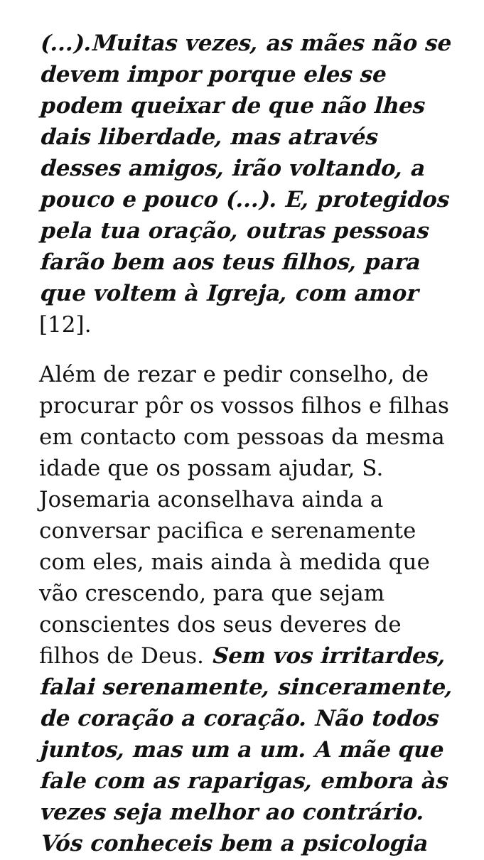(...).Muitas vezes, as mães não se devem impor porque eles se podem queixar de que não lhes dais liberdade, mas através desses amigos, irão voltando, a pouco e pouco (...). E, protegidos pela tua oração, outras pessoas farão bem aos teus filhos, para que voltem à Igreja, com amor [12].
Além de rezar e pedir conselho, de procurar pôr os vossos filhos e filhas em contacto com pessoas da mesma idade que os possam ajudar, S. Josemaria aconselhava ainda a conversar pacifica e serenamente com eles, mais ainda à medida que vão crescendo, para que sejam conscientes dos seus deveres de filhos de Deus. Sem vos irritardes, falai serenamente, sinceramente, de coração a coração. Não todos juntos, mas um a um. A mãe que fale com as raparigas, embora às vezes seja melhor ao contrário. Vós conheceis bem a psicologia